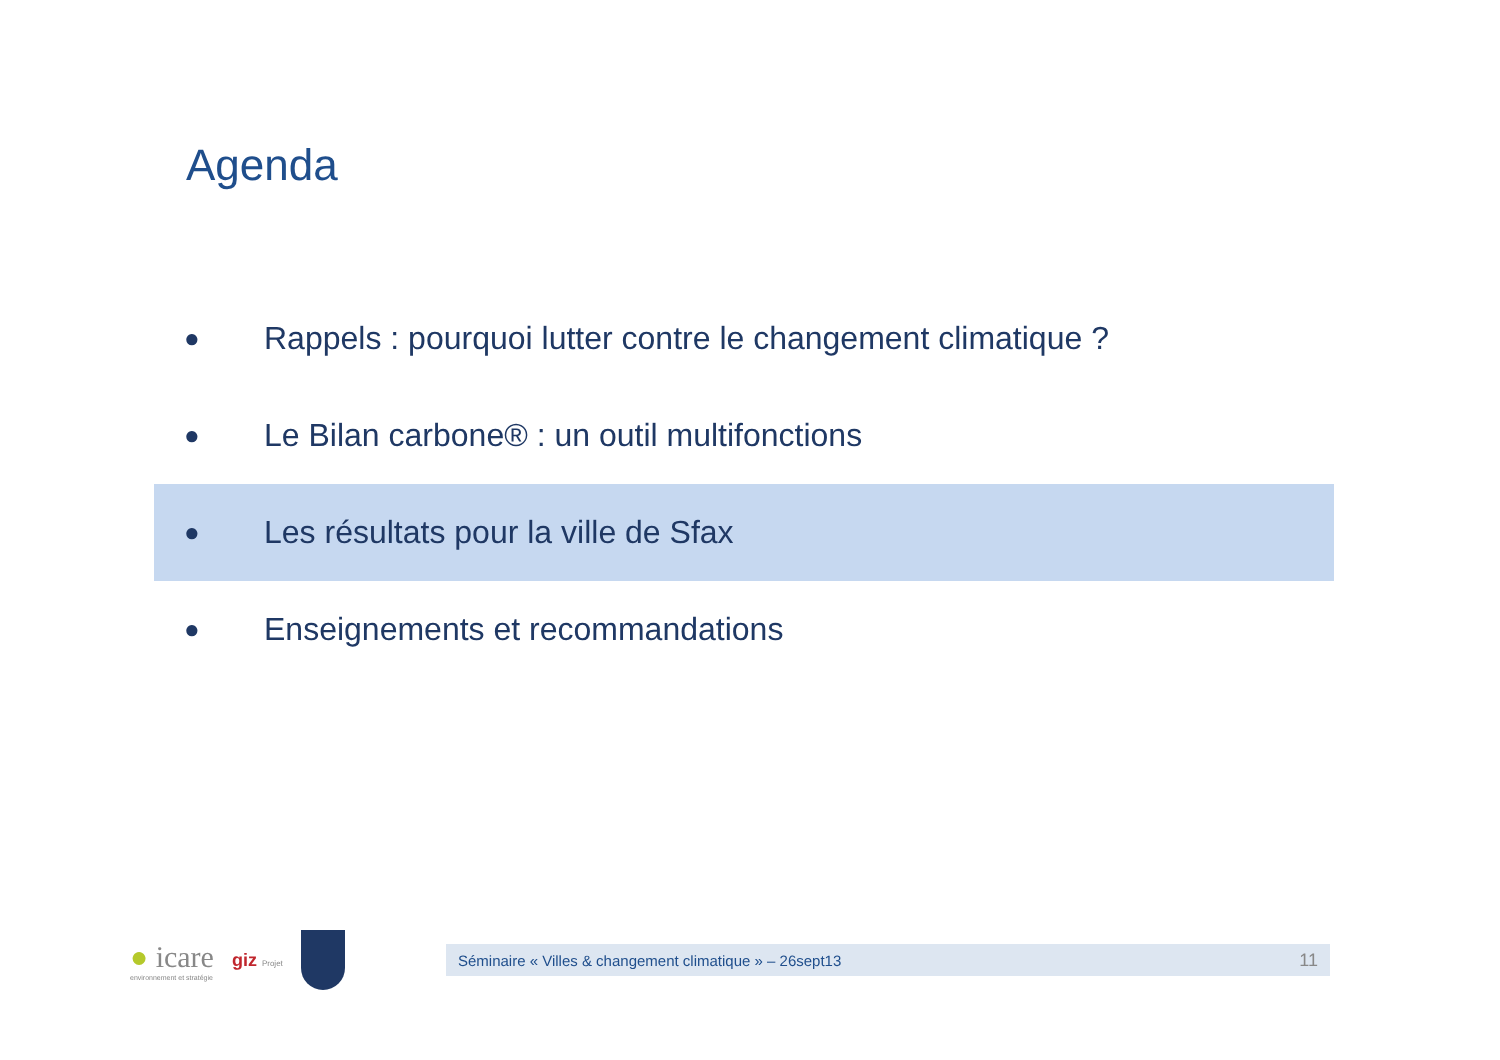Agenda
● Rappels : pourquoi lutter contre le changement climatique ?
● Le Bilan carbone® : un outil multifonctions
● Les résultats pour la ville de Sfax
● Enseignements et recommandations
● icare
environnement et stratégie
giz Projet
Séminaire « Villes & changement climatique » – 26sept13 11